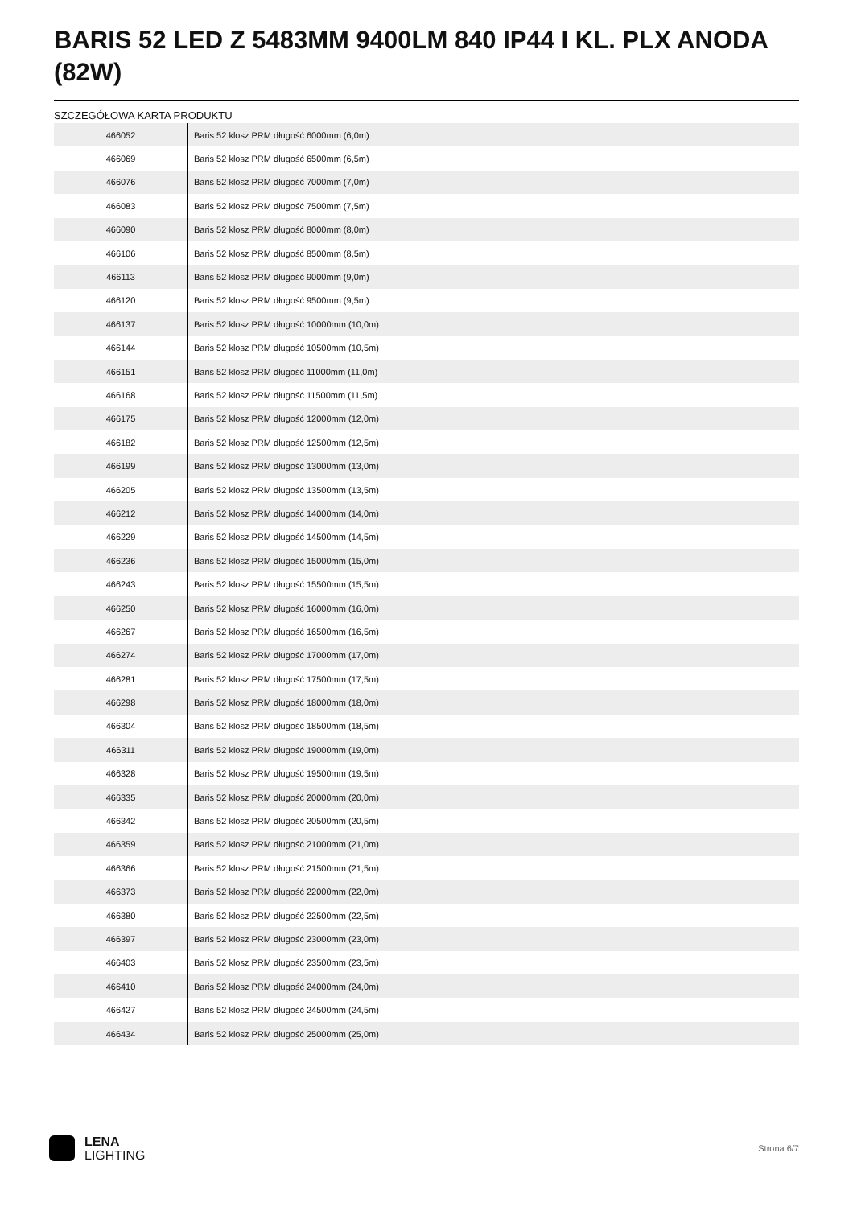BARIS 52 LED Z 5483MM 9400LM 840 IP44 I KL. PLX ANODA (82W)
SZCZEGÓŁOWA KARTA PRODUKTU
| 466052 | Baris 52 klosz PRM długość 6000mm (6,0m) |
| 466069 | Baris 52 klosz PRM długość 6500mm (6,5m) |
| 466076 | Baris 52 klosz PRM długość 7000mm (7,0m) |
| 466083 | Baris 52 klosz PRM długość 7500mm (7,5m) |
| 466090 | Baris 52 klosz PRM długość 8000mm (8,0m) |
| 466106 | Baris 52 klosz PRM długość 8500mm (8,5m) |
| 466113 | Baris 52 klosz PRM długość 9000mm (9,0m) |
| 466120 | Baris 52 klosz PRM długość 9500mm (9,5m) |
| 466137 | Baris 52 klosz PRM długość 10000mm (10,0m) |
| 466144 | Baris 52 klosz PRM długość 10500mm (10,5m) |
| 466151 | Baris 52 klosz PRM długość 11000mm (11,0m) |
| 466168 | Baris 52 klosz PRM długość 11500mm (11,5m) |
| 466175 | Baris 52 klosz PRM długość 12000mm (12,0m) |
| 466182 | Baris 52 klosz PRM długość 12500mm (12,5m) |
| 466199 | Baris 52 klosz PRM długość 13000mm (13,0m) |
| 466205 | Baris 52 klosz PRM długość 13500mm (13,5m) |
| 466212 | Baris 52 klosz PRM długość 14000mm (14,0m) |
| 466229 | Baris 52 klosz PRM długość 14500mm (14,5m) |
| 466236 | Baris 52 klosz PRM długość 15000mm (15,0m) |
| 466243 | Baris 52 klosz PRM długość 15500mm (15,5m) |
| 466250 | Baris 52 klosz PRM długość 16000mm (16,0m) |
| 466267 | Baris 52 klosz PRM długość 16500mm (16,5m) |
| 466274 | Baris 52 klosz PRM długość 17000mm (17,0m) |
| 466281 | Baris 52 klosz PRM długość 17500mm (17,5m) |
| 466298 | Baris 52 klosz PRM długość 18000mm (18,0m) |
| 466304 | Baris 52 klosz PRM długość 18500mm (18,5m) |
| 466311 | Baris 52 klosz PRM długość 19000mm (19,0m) |
| 466328 | Baris 52 klosz PRM długość 19500mm (19,5m) |
| 466335 | Baris 52 klosz PRM długość 20000mm (20,0m) |
| 466342 | Baris 52 klosz PRM długość 20500mm (20,5m) |
| 466359 | Baris 52 klosz PRM długość 21000mm (21,0m) |
| 466366 | Baris 52 klosz PRM długość 21500mm (21,5m) |
| 466373 | Baris 52 klosz PRM długość 22000mm (22,0m) |
| 466380 | Baris 52 klosz PRM długość 22500mm (22,5m) |
| 466397 | Baris 52 klosz PRM długość 23000mm (23,0m) |
| 466403 | Baris 52 klosz PRM długość 23500mm (23,5m) |
| 466410 | Baris 52 klosz PRM długość 24000mm (24,0m) |
| 466427 | Baris 52 klosz PRM długość 24500mm (24,5m) |
| 466434 | Baris 52 klosz PRM długość 25000mm (25,0m) |
LENA
LIGHTING
Strona 6/7